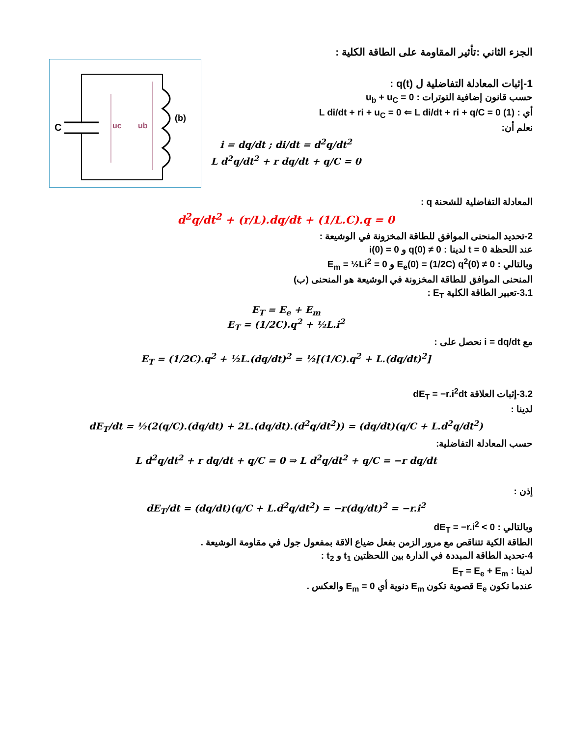C
uc
ub
(b)
الجزء الثاني :تأثير المقاومة على الطاقة الكلية :
1-إثبات المعادلة التفاضلية ل q(t) :
حسب قانون إضافية التوترات : u<sub>b</sub> + u<sub>C</sub> = 0
أي : L di/dt + ri + u<sub>C</sub> = 0 ⇐ L di/dt + ri + q/C = 0 (1)
نعلم أن:
i = dq/dt ; di/dt = d<sup>2</sup>q/dt<sup>2</sup>
L d<sup>2</sup>q/dt<sup>2</sup> + r dq/dt + q/C = 0
المعادلة التفاضلية للشحنة q :
d<sup>2</sup>q/dt<sup>2</sup> + (r/L).dq/dt + (1/L.C).q = 0
2-تحديد المنحنى الموافق للطاقة المخزونة في الوشيعة :
عند اللحظة t = 0 لدينا : q(0) ≠ 0 و i(0) = 0
وبالتالي : E<sub>e</sub>(0) = (1/2C) q<sup>2</sup>(0) ≠ 0 و E<sub>m</sub> = ½Li<sup>2</sup> = 0
المنحنى الموافق للطاقة المخزونة في الوشيعة هو المنحنى (ب)
3.1-تعبير الطاقة الكلية E<sub>T</sub> :
E<sub>T</sub> = E<sub>e</sub> + E<sub>m</sub>
E<sub>T</sub> = (1/2C).q<sup>2</sup> + ½L.i<sup>2</sup>
مع i = dq/dt نحصل على :
E<sub>T</sub> = (1/2C).q<sup>2</sup> + ½L.(dq/dt)<sup>2</sup> = ½[(1/C).q<sup>2</sup> + L.(dq/dt)<sup>2</sup>]
3.2-إثبات العلاقة dE<sub>T</sub> = −r.i<sup>2</sup>dt
لدينا :
dE<sub>T</sub>/dt = ½(2(q/C).(dq/dt) + 2L.(dq/dt).(d<sup>2</sup>q/dt<sup>2</sup>)) = (dq/dt)(q/C + L.d<sup>2</sup>q/dt<sup>2</sup>)
حسب المعادلة التفاضلية:
L d<sup>2</sup>q/dt<sup>2</sup> + r dq/dt + q/C = 0 ⇒ L d<sup>2</sup>q/dt<sup>2</sup> + q/C = −r dq/dt
إذن :
dE<sub>T</sub>/dt = (dq/dt)(q/C + L.d<sup>2</sup>q/dt<sup>2</sup>) = −r(dq/dt)<sup>2</sup> = −r.i<sup>2</sup>
وبالتالي : dE<sub>T</sub> = −r.i<sup>2</sup> < 0
الطاقة الكية تتناقص مع مرور الزمن بفعل ضياع الاقة بمفعول جول في مقاومة الوشيعة .
4-تحديد الطاقة المبددة في الدارة بين اللحظتين t<sub>1</sub> و t<sub>2</sub> :
لدينا : E<sub>T</sub> = E<sub>e</sub> + E<sub>m</sub>
عندما تكون E<sub>e</sub> قصوية تكون E<sub>m</sub> دنوية أي E<sub>m</sub> = 0 والعكس .